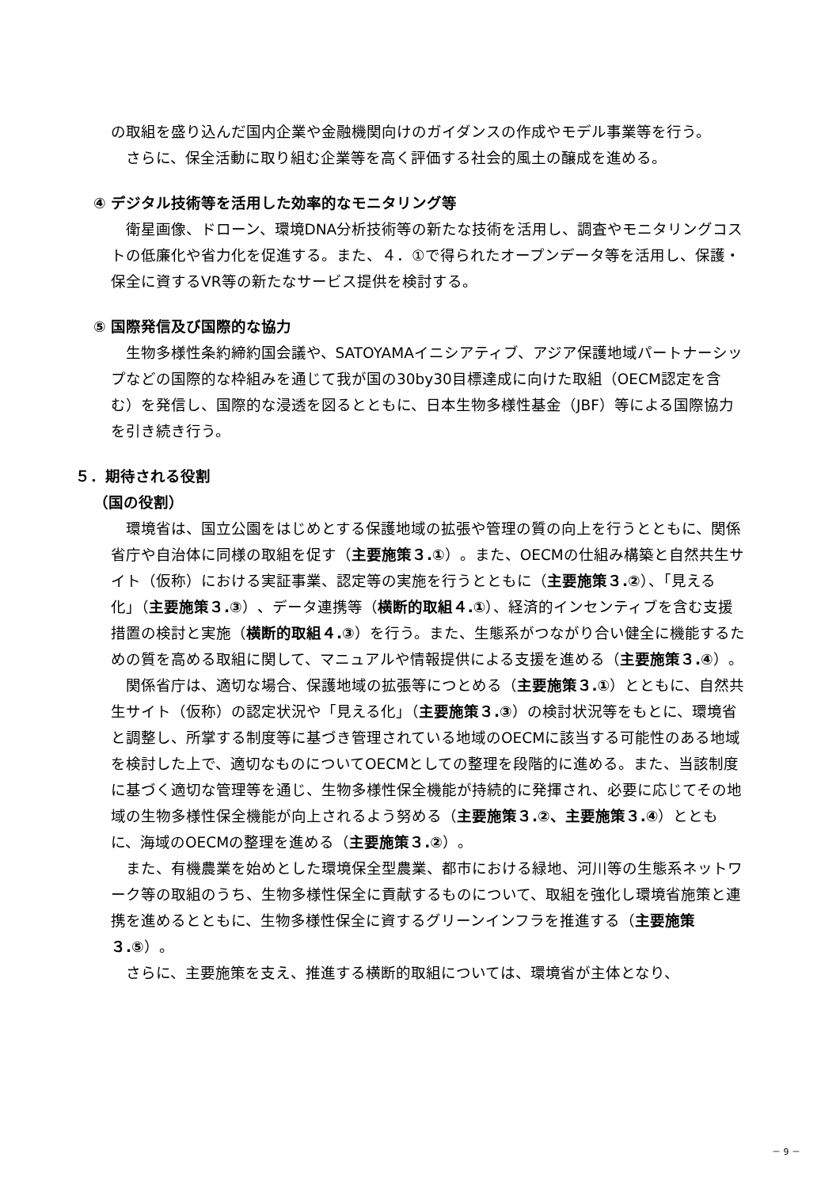の取組を盛り込んだ国内企業や金融機関向けのガイダンスの作成やモデル事業等を行う。
さらに、保全活動に取り組む企業等を高く評価する社会的風土の醸成を進める。
④ デジタル技術等を活用した効率的なモニタリング等
衛星画像、ドローン、環境DNA分析技術等の新たな技術を活用し、調査やモニタリングコストの低廉化や省力化を促進する。また、４．①で得られたオープンデータ等を活用し、保護・保全に資するVR等の新たなサービス提供を検討する。
⑤ 国際発信及び国際的な協力
生物多様性条約締約国会議や、SATOYAMAイニシアティブ、アジア保護地域パートナーシップなどの国際的な枠組みを通じて我が国の30by30目標達成に向けた取組（OECM認定を含む）を発信し、国際的な浸透を図るとともに、日本生物多様性基金（JBF）等による国際協力を引き続き行う。
５．期待される役割
（国の役割）
環境省は、国立公園をはじめとする保護地域の拡張や管理の質の向上を行うとともに、関係省庁や自治体に同様の取組を促す（主要施策３.①）。また、OECMの仕組み構築と自然共生サイト（仮称）における実証事業、認定等の実施を行うとともに（主要施策３.②）、「見える化」（主要施策３.③）、データ連携等（横断的取組４.①）、経済的インセンティブを含む支援措置の検討と実施（横断的取組４.③）を行う。また、生態系がつながり合い健全に機能するための質を高める取組に関して、マニュアルや情報提供による支援を進める（主要施策３.④）。
関係省庁は、適切な場合、保護地域の拡張等につとめる（主要施策３.①）とともに、自然共生サイト（仮称）の認定状況や「見える化」（主要施策３.③）の検討状況等をもとに、環境省と調整し、所掌する制度等に基づき管理されている地域のOECMに該当する可能性のある地域を検討した上で、適切なものについてOECMとしての整理を段階的に進める。また、当該制度に基づく適切な管理等を通じ、生物多様性保全機能が持続的に発揮され、必要に応じてその地域の生物多様性保全機能が向上されるよう努める（主要施策３.②、主要施策３.④）とともに、海域のOECMの整理を進める（主要施策３.②）。
また、有機農業を始めとした環境保全型農業、都市における緑地、河川等の生態系ネットワーク等の取組のうち、生物多様性保全に貢献するものについて、取組を強化し環境省施策と連携を進めるとともに、生物多様性保全に資するグリーンインフラを推進する（主要施策３.⑤）。
さらに、主要施策を支え、推進する横断的取組については、環境省が主体となり、
－ 9 －